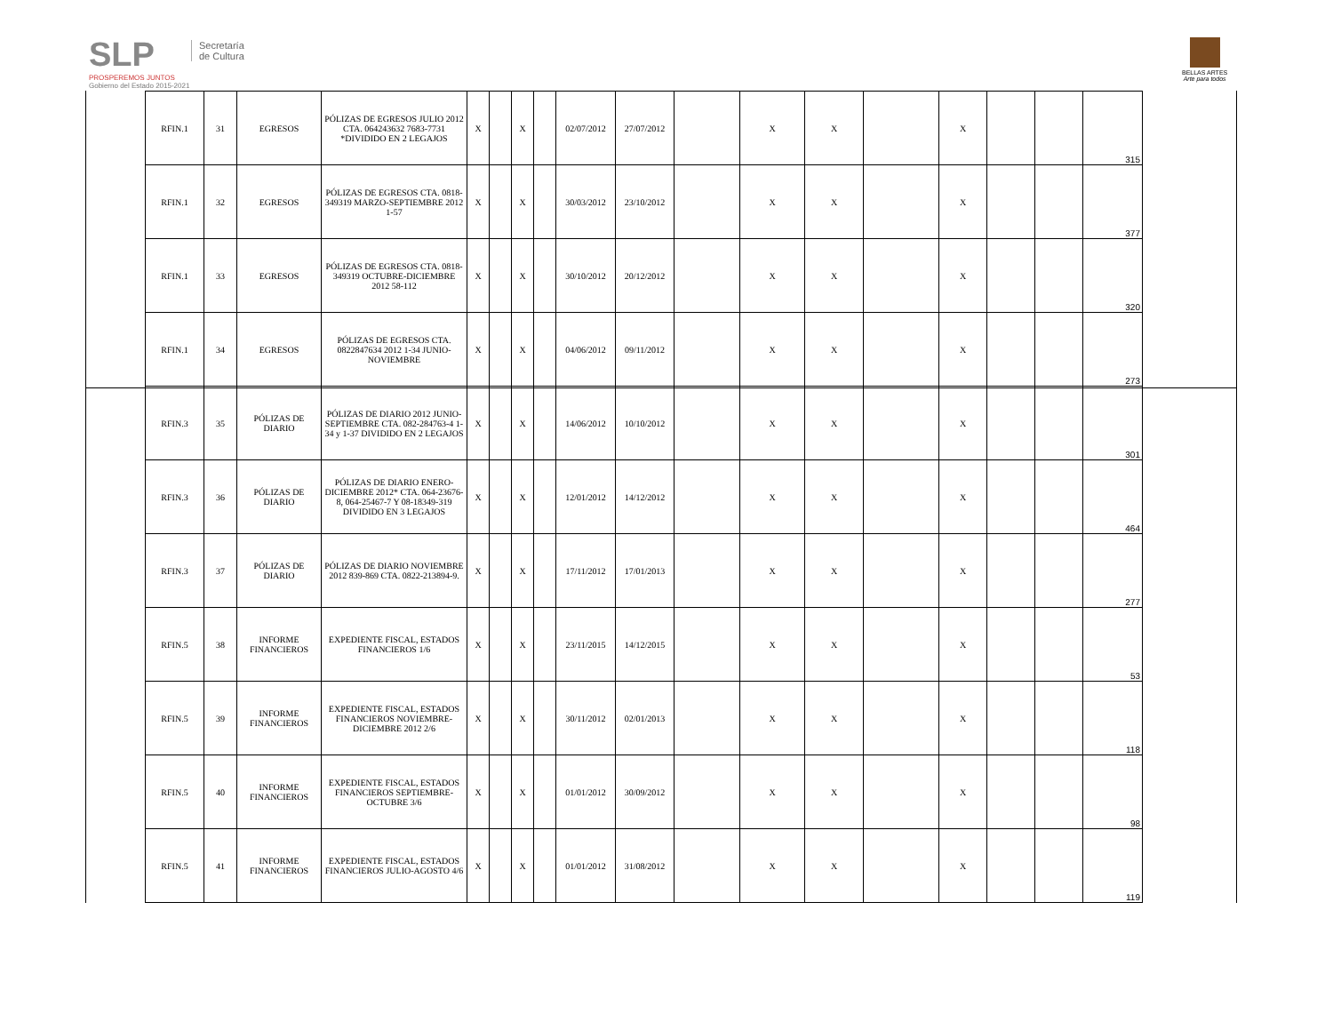SLP
PROSPEREMOS JUNTOS
Gobierno del Estado 2015-2021
Secretaría
de Cultura
BELLAS ARTES
Arte para todos
| RFIN.1 | 31 | EGRESOS | PÓLIZAS DE EGRESOS JULIO 2012 CTA. 064243632 7683-7731 *DIVIDIDO EN 2 LEGAJOS | X | | X | | 02/07/2012 | 27/07/2012 | | X | X | | X | | | 315 |
| RFIN.1 | 32 | EGRESOS | PÓLIZAS DE EGRESOS CTA. 0818-349319 MARZO-SEPTIEMBRE 2012 1-57 | X | | X | | 30/03/2012 | 23/10/2012 | | X | X | | X | | | 377 |
| RFIN.1 | 33 | EGRESOS | PÓLIZAS DE EGRESOS CTA. 0818-349319 OCTUBRE-DICIEMBRE 2012 58-112 | X | | X | | 30/10/2012 | 20/12/2012 | | X | X | | X | | | 320 |
| RFIN.1 | 34 | EGRESOS | PÓLIZAS DE EGRESOS CTA. 0822847634 2012 1-34 JUNIO-NOVIEMBRE | X | | X | | 04/06/2012 | 09/11/2012 | | X | X | | X | | | 273 |
| RFIN.3 | 35 | PÓLIZAS DE DIARIO | PÓLIZAS DE DIARIO 2012 JUNIO-SEPTIEMBRE CTA. 082-284763-4 1-34 y 1-37 DIVIDIDO EN 2 LEGAJOS | X | | X | | 14/06/2012 | 10/10/2012 | | X | X | | X | | | 301 |
| RFIN.3 | 36 | PÓLIZAS DE DIARIO | PÓLIZAS DE DIARIO ENERO-DICIEMBRE 2012* CTA. 064-23676-8, 064-25467-7 Y 08-18349-319 DIVIDIDO EN 3 LEGAJOS | X | | X | | 12/01/2012 | 14/12/2012 | | X | X | | X | | | 464 |
| RFIN.3 | 37 | PÓLIZAS DE DIARIO | PÓLIZAS DE DIARIO NOVIEMBRE 2012 839-869 CTA. 0822-213894-9. | X | | X | | 17/11/2012 | 17/01/2013 | | X | X | | X | | | 277 |
| RFIN.5 | 38 | INFORME FINANCIEROS | EXPEDIENTE FISCAL, ESTADOS FINANCIEROS 1/6 | X | | X | | 23/11/2015 | 14/12/2015 | | X | X | | X | | | 53 |
| RFIN.5 | 39 | INFORME FINANCIEROS | EXPEDIENTE FISCAL, ESTADOS FINANCIEROS NOVIEMBRE-DICIEMBRE 2012 2/6 | X | | X | | 30/11/2012 | 02/01/2013 | | X | X | | X | | | 118 |
| RFIN.5 | 40 | INFORME FINANCIEROS | EXPEDIENTE FISCAL, ESTADOS FINANCIEROS SEPTIEMBRE-OCTUBRE 3/6 | X | | X | | 01/01/2012 | 30/09/2012 | | X | X | | X | | | 98 |
| RFIN.5 | 41 | INFORME FINANCIEROS | EXPEDIENTE FISCAL, ESTADOS FINANCIEROS JULIO-AGOSTO 4/6 | X | | X | | 01/01/2012 | 31/08/2012 | | X | X | | X | | | 119 |